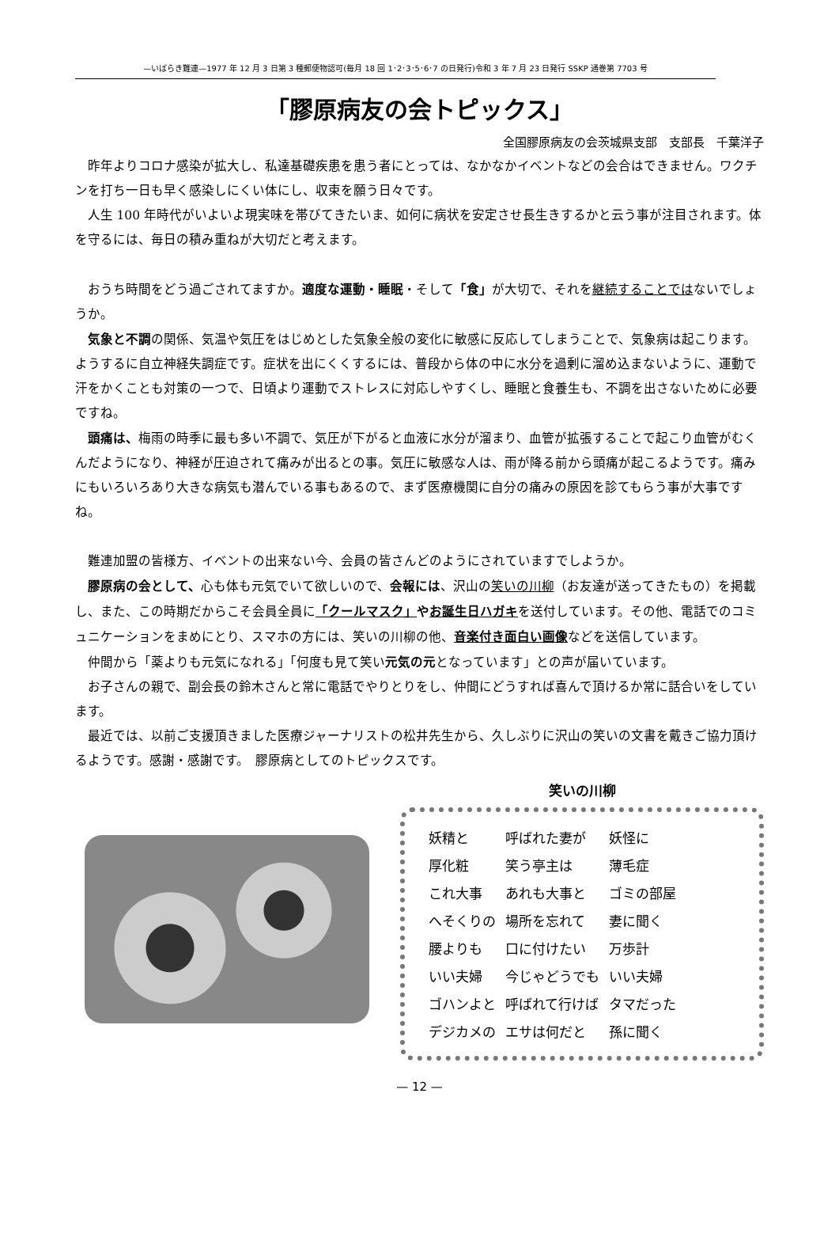—いばらき難連—1977 年 12 月 3 日第 3 種郵便物認可(毎月 18 回 1･2･3･5･6･7 の日発行)令和 3 年 7 月 23 日発行 SSKP 通巻第 7703 号
「膠原病友の会トピックス」
全国膠原病友の会茨城県支部　支部長　千葉洋子
昨年よりコロナ感染が拡大し、私達基礎疾患を患う者にとっては、なかなかイベントなどの会合はできません。ワクチンを打ち一日も早く感染しにくい体にし、収束を願う日々です。
人生 100 年時代がいよいよ現実味を帯びてきたいま、如何に病状を安定させ長生きするかと云う事が注目されます。体を守るには、毎日の積み重ねが大切だと考えます。
おうち時間をどう過ごされてますか。適度な運動・睡眠・そして「食」が大切で、それを継続することではないでしょうか。
気象と不調の関係、気温や気圧をはじめとした気象全般の変化に敏感に反応してしまうことで、気象病は起こります。ようするに自立神経失調症です。症状を出にくくするには、普段から体の中に水分を過剰に溜め込まないように、運動で汗をかくことも対策の一つで、日頃より運動でストレスに対応しやすくし、睡眠と食養生も、不調を出さないために必要ですね。
頭痛は、梅雨の時季に最も多い不調で、気圧が下がると血液に水分が溜まり、血管が拡張することで起こり血管がむくんだようになり、神経が圧迫されて痛みが出るとの事。気圧に敏感な人は、雨が降る前から頭痛が起こるようです。痛みにもいろいろあり大きな病気も潜んでいる事もあるので、まず医療機関に自分の痛みの原因を診てもらう事が大事ですね。
難連加盟の皆様方、イベントの出来ない今、会員の皆さんどのようにされていますでしようか。
膠原病の会として、心も体も元気でいて欲しいので、会報には、沢山の笑いの川柳（お友達が送ってきたもの）を掲載し、また、この時期だからこそ会員全員に「クールマスク」やお誕生日ハガキを送付しています。その他、電話でのコミュニケーションをまめにとり、スマホの方には、笑いの川柳の他、音楽付き面白い画像などを送信しています。
仲間から「薬よりも元気になれる」「何度も見て笑い元気の元となっています」との声が届いています。
お子さんの親で、副会長の鈴木さんと常に電話でやりとりをし、仲間にどうすれば喜んで頂けるか常に話合いをしています。
最近では、以前ご支援頂きました医療ジャーナリストの松井先生から、久しぶりに沢山の笑いの文書を戴きご協力頂けるようです。感謝・感謝です。　膠原病としてのトピックスです。
笑いの川柳
| 妖精と | 呼ばれた妻が | 妖怪に |
| 厚化粧 | 笑う亭主は | 薄毛症 |
| これ大事 | あれも大事と | ゴミの部屋 |
| へそくりの | 場所を忘れて | 妻に聞く |
| 腰よりも | 口に付けたい | 万歩計 |
| いい夫婦 | 今じゃどうでも | いい夫婦 |
| ゴハンよと | 呼ばれて行けば | タマだった |
| デジカメの | エサは何だと | 孫に聞く |
— 12 —